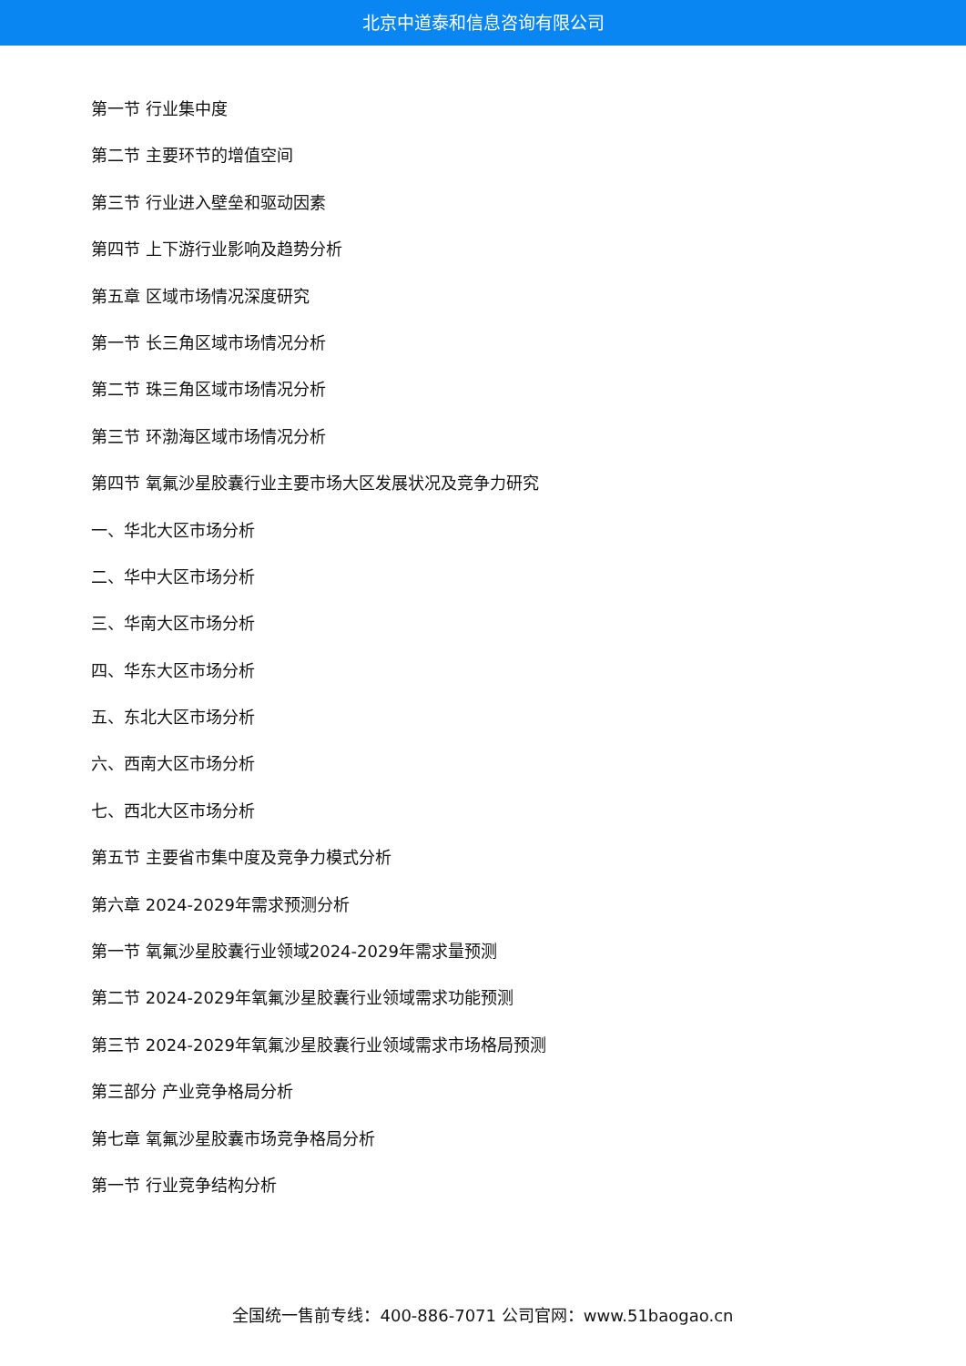北京中道泰和信息咨询有限公司
第一节 行业集中度
第二节 主要环节的增值空间
第三节 行业进入壁垒和驱动因素
第四节 上下游行业影响及趋势分析
第五章 区域市场情况深度研究
第一节 长三角区域市场情况分析
第二节 珠三角区域市场情况分析
第三节 环渤海区域市场情况分析
第四节 氧氟沙星胶囊行业主要市场大区发展状况及竞争力研究
一、华北大区市场分析
二、华中大区市场分析
三、华南大区市场分析
四、华东大区市场分析
五、东北大区市场分析
六、西南大区市场分析
七、西北大区市场分析
第五节 主要省市集中度及竞争力模式分析
第六章 2024-2029年需求预测分析
第一节 氧氟沙星胶囊行业领域2024-2029年需求量预测
第二节 2024-2029年氧氟沙星胶囊行业领域需求功能预测
第三节 2024-2029年氧氟沙星胶囊行业领域需求市场格局预测
第三部分 产业竞争格局分析
第七章 氧氟沙星胶囊市场竞争格局分析
第一节 行业竞争结构分析
全国统一售前专线：400-886-7071 公司官网：www.51baogao.cn